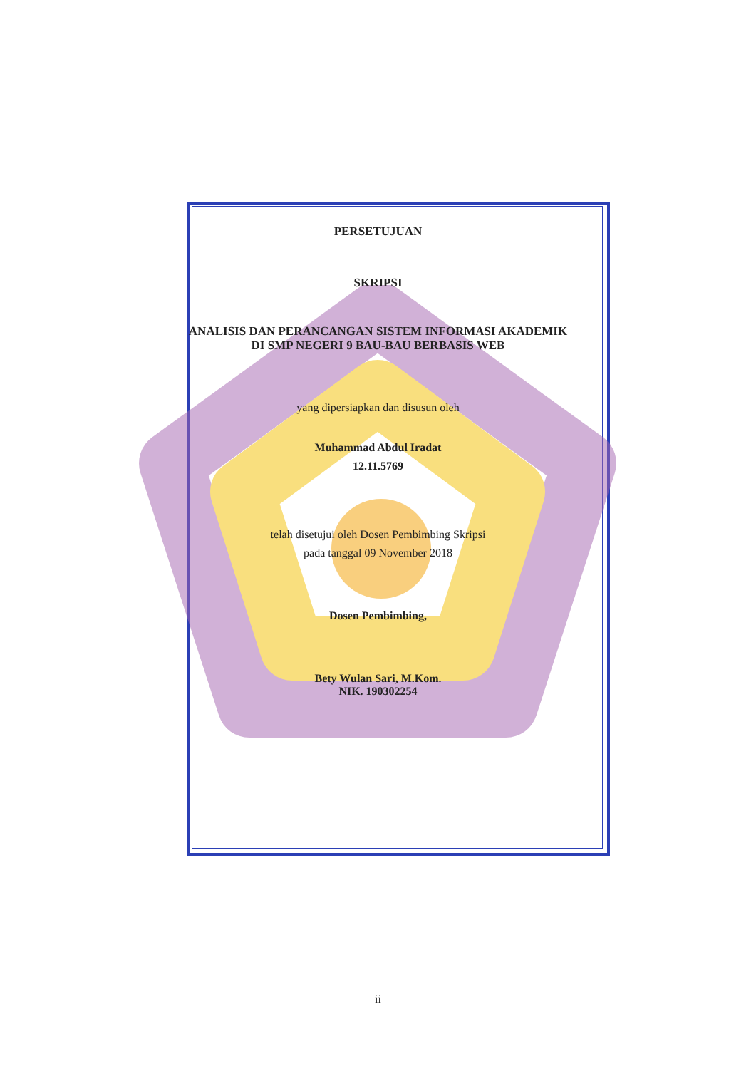PERSETUJUAN
SKRIPSI
ANALISIS DAN PERANCANGAN SISTEM INFORMASI AKADEMIK
DI SMP NEGERI 9 BAU-BAU BERBASIS WEB
yang dipersiapkan dan disusun oleh
Muhammad Abdul Iradat
12.11.5769
telah disetujui oleh Dosen Pembimbing Skripsi
pada tanggal 09 November 2018
Dosen Pembimbing,
Bety Wulan Sari, M.Kom.
NIK. 190302254
ii